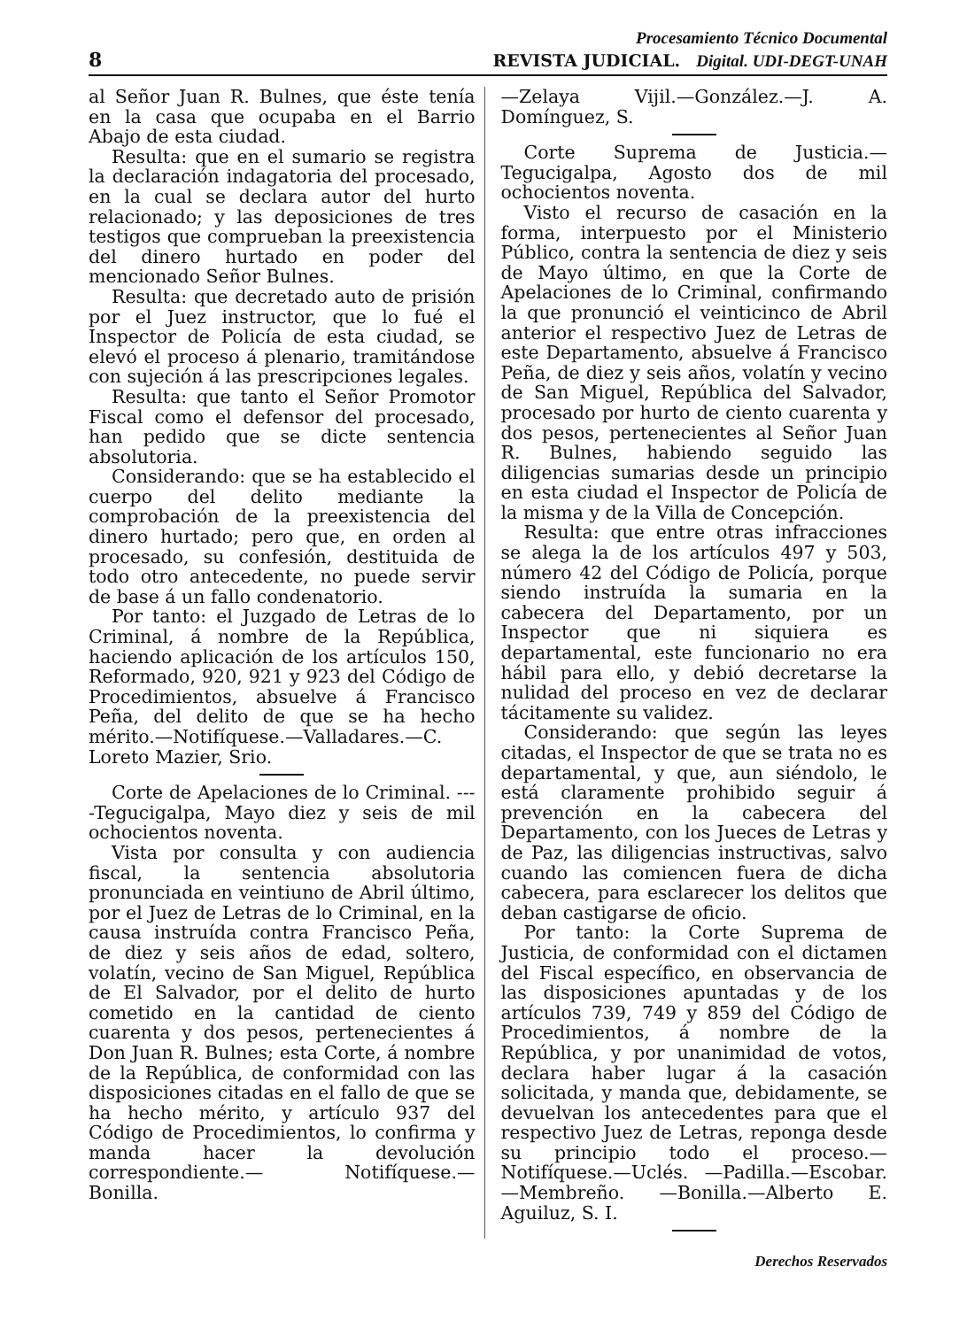Procesamiento Técnico Documental
8 REVISTA JUDICIAL. Digital. UDI-DEGT-UNAH
al Señor Juan R. Bulnes, que éste tenía en la casa que ocupaba en el Barrio Abajo de esta ciudad.
Resulta: que en el sumario se registra la declaración indagatoria del procesado, en la cual se declara autor del hurto relacionado; y las deposiciones de tres testigos que comprueban la preexistencia del dinero hurtado en poder del mencionado Señor Bulnes.
Resulta: que decretado auto de prisión por el Juez instructor, que lo fué el Inspector de Policía de esta ciudad, se elevó el proceso á plenario, tramitándose con sujeción á las prescripciones legales.
Resulta: que tanto el Señor Promotor Fiscal como el defensor del procesado, han pedido que se dicte sentencia absolutoria.
Considerando: que se ha establecido el cuerpo del delito mediante la comprobación de la preexistencia del dinero hurtado; pero que, en orden al procesado, su confesión, destituida de todo otro antecedente, no puede servir de base á un fallo condenatorio.
Por tanto: el Juzgado de Letras de lo Criminal, á nombre de la República, haciendo aplicación de los artículos 150, Reformado, 920, 921 y 923 del Código de Procedimientos, absuelve á Francisco Peña, del delito de que se ha hecho mérito.—Notifíquese.—Valladares.—C. Loreto Mazier, Srio.
Corte de Apelaciones de lo Criminal. ----Tegucigalpa, Mayo diez y seis de mil ochocientos noventa.
Vista por consulta y con audiencia fiscal, la sentencia absolutoria pronunciada en veintiuno de Abril último, por el Juez de Letras de lo Criminal, en la causa instruída contra Francisco Peña, de diez y seis años de edad, soltero, volatín, vecino de San Miguel, República de El Salvador, por el delito de hurto cometido en la cantidad de ciento cuarenta y dos pesos, pertenecientes á Don Juan R. Bulnes; esta Corte, á nombre de la República, de conformidad con las disposiciones citadas en el fallo de que se ha hecho mérito, y artículo 937 del Código de Procedimientos, lo confirma y manda hacer la devolución correspondiente.— Notifíquese.— Bonilla.
—Zelaya Vijil.—González.—J. A. Domínguez, S.
Corte Suprema de Justicia.—Tegucigalpa, Agosto dos de mil ochocientos noventa.
Visto el recurso de casación en la forma, interpuesto por el Ministerio Público, contra la sentencia de diez y seis de Mayo último, en que la Corte de Apelaciones de lo Criminal, confirmando la que pronunció el veinticinco de Abril anterior el respectivo Juez de Letras de este Departamento, absuelve á Francisco Peña, de diez y seis años, volatín y vecino de San Miguel, República del Salvador, procesado por hurto de ciento cuarenta y dos pesos, pertenecientes al Señor Juan R. Bulnes, habiendo seguido las diligencias sumarias desde un principio en esta ciudad el Inspector de Policía de la misma y de la Villa de Concepción.
Resulta: que entre otras infracciones se alega la de los artículos 497 y 503, número 42 del Código de Policía, porque siendo instruída la sumaria en la cabecera del Departamento, por un Inspector que ni siquiera es departamental, este funcionario no era hábil para ello, y debió decretarse la nulidad del proceso en vez de declarar tácitamente su validez.
Considerando: que según las leyes citadas, el Inspector de que se trata no es departamental, y que, aun siéndolo, le está claramente prohibido seguir á prevención en la cabecera del Departamento, con los Jueces de Letras y de Paz, las diligencias instructivas, salvo cuando las comiencen fuera de dicha cabecera, para esclarecer los delitos que deban castigarse de oficio.
Por tanto: la Corte Suprema de Justicia, de conformidad con el dictamen del Fiscal específico, en observancia de las disposiciones apuntadas y de los artículos 739, 749 y 859 del Código de Procedimientos, á nombre de la República, y por unanimidad de votos, declara haber lugar á la casación solicitada, y manda que, debidamente, se devuelvan los antecedentes para que el respectivo Juez de Letras, reponga desde su principio todo el proceso.—Notifíquese.—Uclés. —Padilla.—Escobar.—Membreño. —Bonilla.—Alberto E. Aguiluz, S. I.
Derechos Reservados